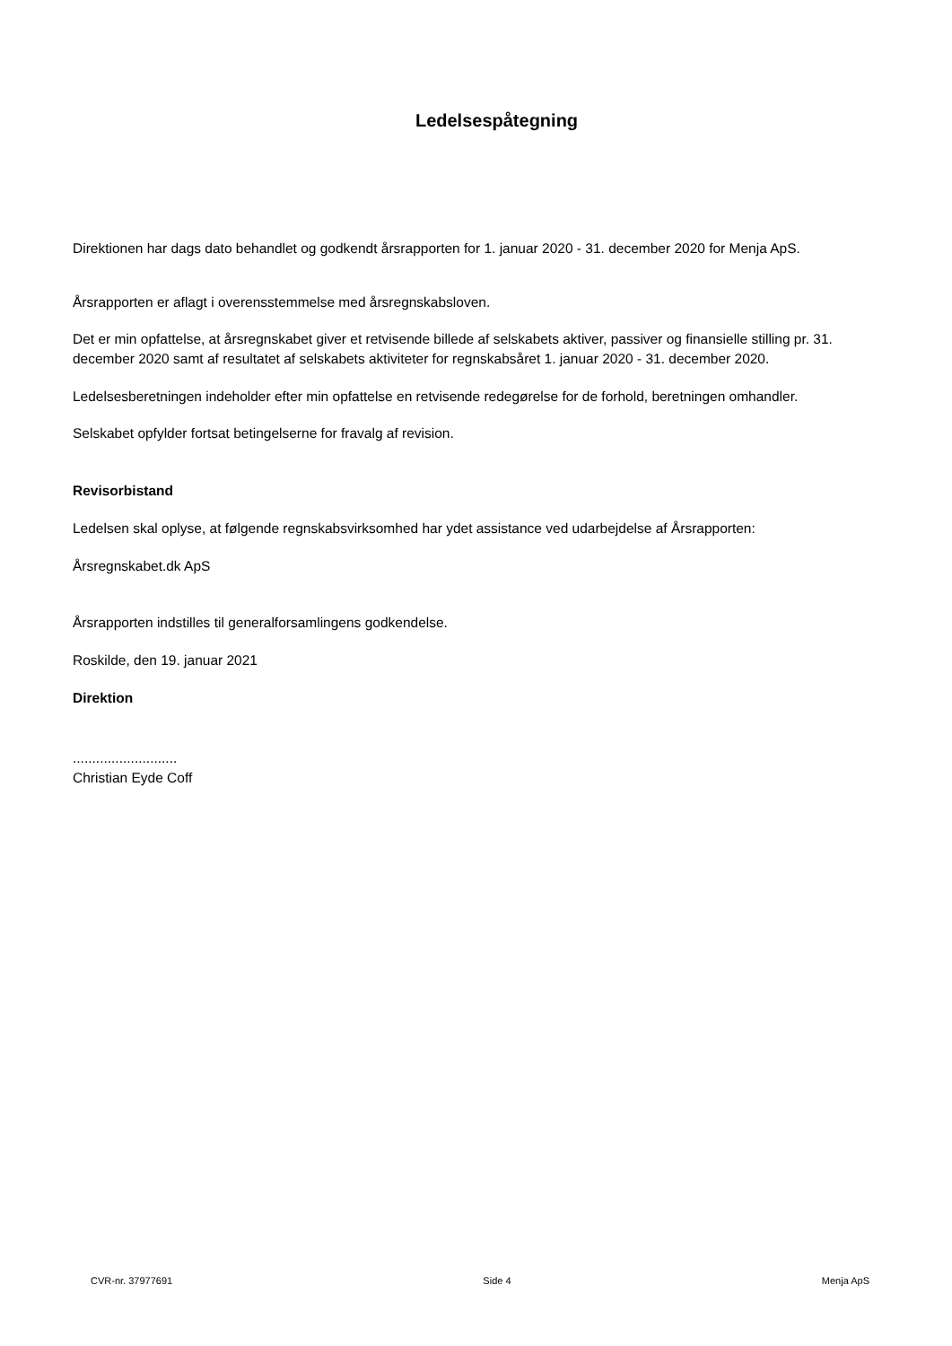Ledelsespåtegning
Direktionen har dags dato behandlet og godkendt årsrapporten for 1. januar 2020 - 31. december 2020 for Menja ApS.
Årsrapporten er aflagt i overensstemmelse med årsregnskabsloven.
Det er min opfattelse, at årsregnskabet giver et retvisende billede af selskabets aktiver, passiver og finansielle stilling pr. 31. december 2020 samt af resultatet af selskabets aktiviteter for regnskabsåret 1. januar 2020 - 31. december 2020.
Ledelsesberetningen indeholder efter min opfattelse en retvisende redegørelse for de forhold, beretningen omhandler.
Selskabet opfylder fortsat betingelserne for fravalg af revision.
Revisorbistand
Ledelsen skal oplyse, at følgende regnskabsvirksomhed har ydet assistance ved udarbejdelse af Årsrapporten:
Årsregnskabet.dk ApS
Årsrapporten indstilles til generalforsamlingens godkendelse.
Roskilde, den 19. januar 2021
Direktion
...........................
Christian Eyde Coff
CVR-nr. 37977691 Side 4 Menja ApS